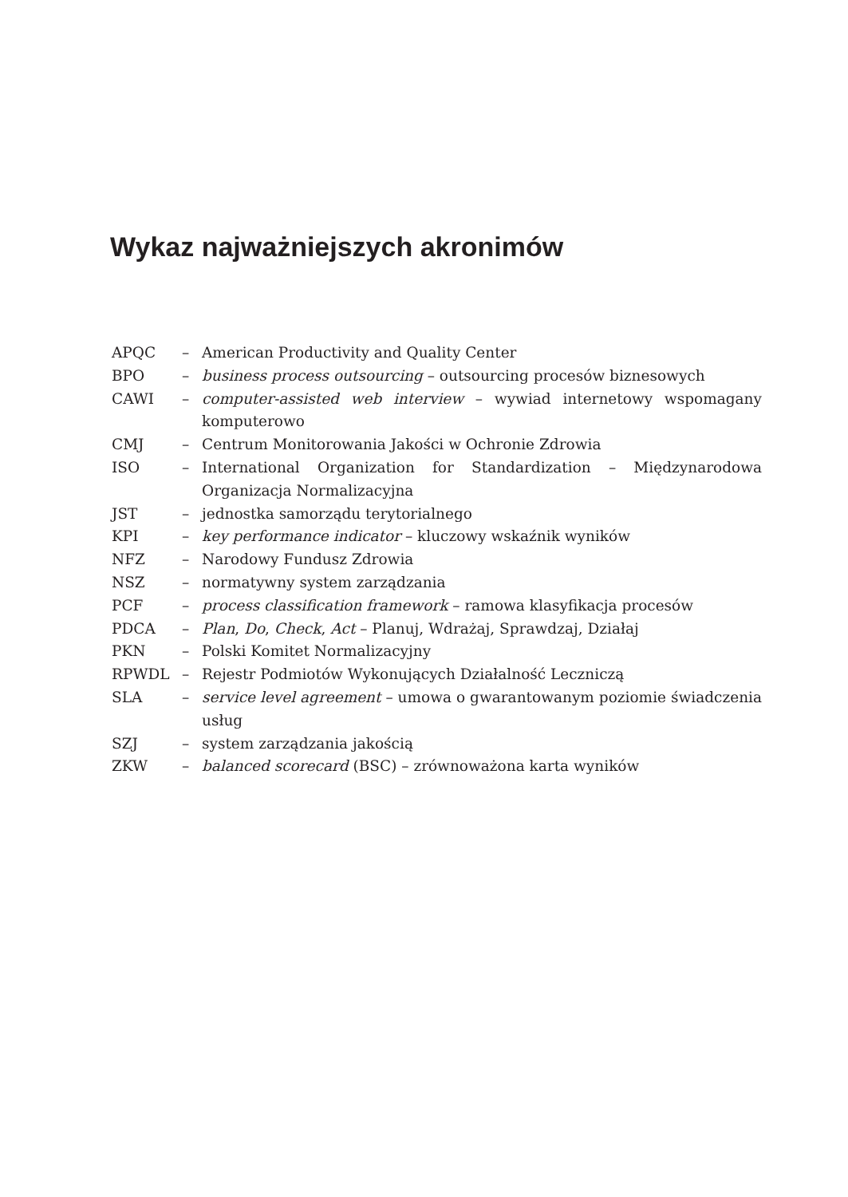Wykaz najważniejszych akronimów
APQC – American Productivity and Quality Center
BPO – business process outsourcing – outsourcing procesów biznesowych
CAWI – computer-assisted web interview – wywiad internetowy wspomagany komputerowo
CMJ – Centrum Monitorowania Jakości w Ochronie Zdrowia
ISO – International Organization for Standardization – Międzynarodowa Organizacja Normalizacyjna
JST – jednostka samorządu terytorialnego
KPI – key performance indicator – kluczowy wskaźnik wyników
NFZ – Narodowy Fundusz Zdrowia
NSZ – normatywny system zarządzania
PCF – process classification framework – ramowa klasyfikacja procesów
PDCA – Plan, Do, Check, Act – Planuj, Wdrażaj, Sprawdzaj, Działaj
PKN – Polski Komitet Normalizacyjny
RPWDL – Rejestr Podmiotów Wykonujących Działalność Leczniczą
SLA – service level agreement – umowa o gwarantowanym poziomie świadczenia usług
SZJ – system zarządzania jakością
ZKW – balanced scorecard (BSC) – zrównoważona karta wyników